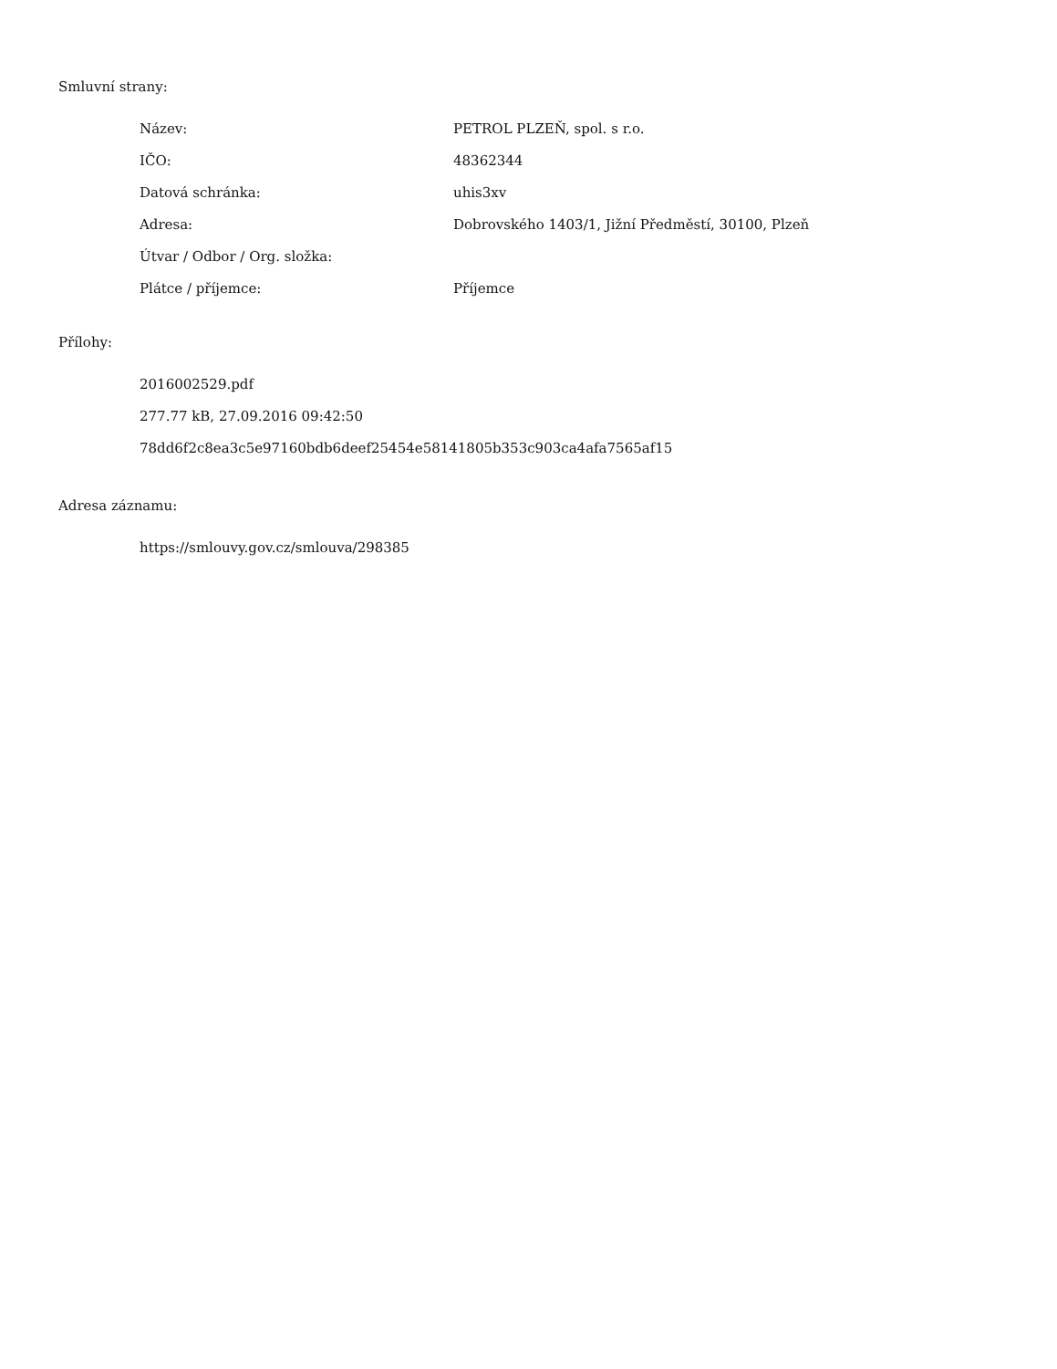Smluvní strany:
| Název: | PETROL PLZEŇ, spol. s r.o. |
| IČO: | 48362344 |
| Datová schránka: | uhis3xv |
| Adresa: | Dobrovského 1403/1, Jižní Předměstí, 30100, Plzeň |
| Útvar / Odbor / Org. složka: | |
| Plátce / příjemce: | Příjemce |
Přílohy:
2016002529.pdf
277.77 kB, 27.09.2016 09:42:50
78dd6f2c8ea3c5e97160bdb6deef25454e58141805b353c903ca4afa7565af15
Adresa záznamu:
https://smlouvy.gov.cz/smlouva/298385